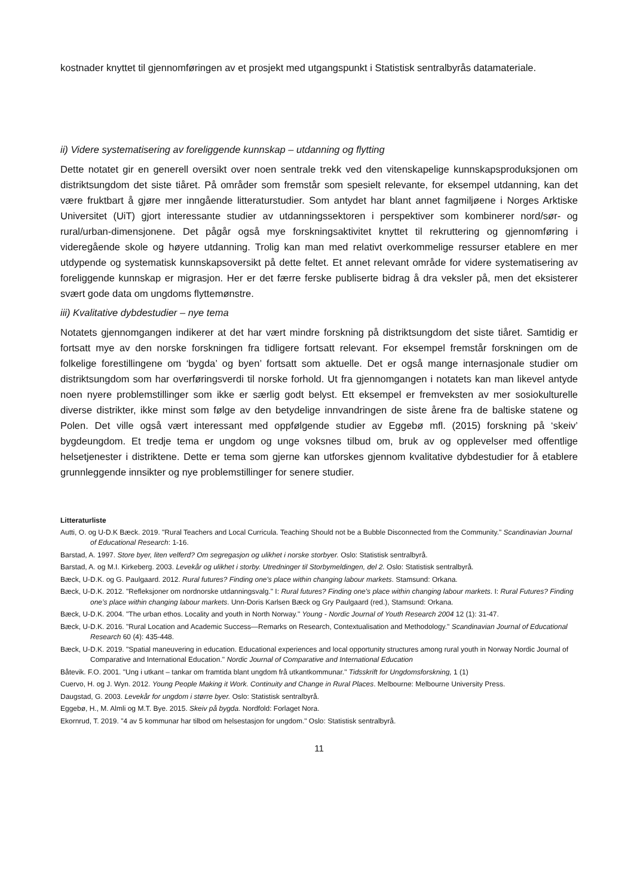kostnader knyttet til gjennomføringen av et prosjekt med utgangspunkt i Statistisk sentralbyrås datamateriale.
ii) Videre systematisering av foreliggende kunnskap – utdanning og flytting
Dette notatet gir en generell oversikt over noen sentrale trekk ved den vitenskapelige kunnskapsproduksjonen om distriktsungdom det siste tiåret. På områder som fremstår som spesielt relevante, for eksempel utdanning, kan det være fruktbart å gjøre mer inngående litteraturstudier. Som antydet har blant annet fagmiljøene i Norges Arktiske Universitet (UiT) gjort interessante studier av utdanningssektoren i perspektiver som kombinerer nord/sør- og rural/urban-dimensjonene. Det pågår også mye forskningsaktivitet knyttet til rekruttering og gjennomføring i videregående skole og høyere utdanning. Trolig kan man med relativt overkommelige ressurser etablere en mer utdypende og systematisk kunnskapsoversikt på dette feltet. Et annet relevant område for videre systematisering av foreliggende kunnskap er migrasjon. Her er det færre ferske publiserte bidrag å dra veksler på, men det eksisterer svært gode data om ungdoms flyttemønstre.
iii) Kvalitative dybdestudier – nye tema
Notatets gjennomgangen indikerer at det har vært mindre forskning på distriktsungdom det siste tiåret. Samtidig er fortsatt mye av den norske forskningen fra tidligere fortsatt relevant. For eksempel fremstår forskningen om de folkelige forestillingene om ‘bygda’ og byen’ fortsatt som aktuelle. Det er også mange internasjonale studier om distriktsungdom som har overføringsverdi til norske forhold. Ut fra gjennomgangen i notatets kan man likevel antyde noen nyere problemstillinger som ikke er særlig godt belyst. Ett eksempel er fremveksten av mer sosiokulturelle diverse distrikter, ikke minst som følge av den betydelige innvandringen de siste årene fra de baltiske statene og Polen. Det ville også vært interessant med oppfølgende studier av Eggebø mfl. (2015) forskning på ‘skeiv’ bygdeungdom. Et tredje tema er ungdom og unge voksnes tilbud om, bruk av og opplevelser med offentlige helsetjenester i distriktene. Dette er tema som gjerne kan utforskes gjennom kvalitative dybdestudier for å etablere grunnleggende innsikter og nye problemstillinger for senere studier.
Litteraturliste
Autti, O. og U-D.K Bæck. 2019. "Rural Teachers and Local Curricula. Teaching Should not be a Bubble Disconnected from the Community." Scandinavian Journal of Educational Research: 1-16.
Barstad, A. 1997. Store byer, liten velferd? Om segregasjon og ulikhet i norske storbyer. Oslo: Statistisk sentralbyrå.
Barstad, A. og M.I. Kirkeberg. 2003. Levekår og ulikhet i storby. Utredninger til Storbymeldingen, del 2. Oslo: Statistisk sentralbyrå.
Bæck, U-D.K. og G. Paulgaard. 2012. Rural futures? Finding one's place within changing labour markets. Stamsund: Orkana.
Bæck, U-D.K. 2012. "Refleksjoner om nordnorske utdanningsvalg." I: Rural futures? Finding one's place within changing labour markets. I: Rural Futures? Finding one’s place within changing labour markets. Unn-Doris Karlsen Bæck og Gry Paulgaard (red.), Stamsund: Orkana.
Bæck, U-D.K. 2004. "The urban ethos. Locality and youth in North Norway." Young - Nordic Journal of Youth Research 2004 12 (1): 31-47.
Bæck, U-D.K. 2016. "Rural Location and Academic Success—Remarks on Research, Contextualisation and Methodology." Scandinavian Journal of Educational Research 60 (4): 435-448.
Bæck, U-D.K. 2019. "Spatial maneuvering in education. Educational experiences and local opportunity structures among rural youth in Norway Nordic Journal of Comparative and International Education." Nordic Journal of Comparative and International Education
Båtevik. F.O. 2001. "Ung i utkant – tankar om framtida blant ungdom frå utkantkommunar." Tidsskrift for Ungdomsforskning, 1 (1)
Cuervo, H. og J. Wyn. 2012. Young People Making it Work. Continuity and Change in Rural Places. Melbourne: Melbourne University Press.
Daugstad, G. 2003. Levekår for ungdom i større byer. Oslo: Statistisk sentralbyrå.
Eggebø, H., M. Almli og M.T. Bye. 2015. Skeiv på bygda. Nordfold: Forlaget Nora.
Ekornrud, T. 2019. "4 av 5 kommunar har tilbod om helsestasjon for ungdom." Oslo: Statistisk sentralbyrå.
11